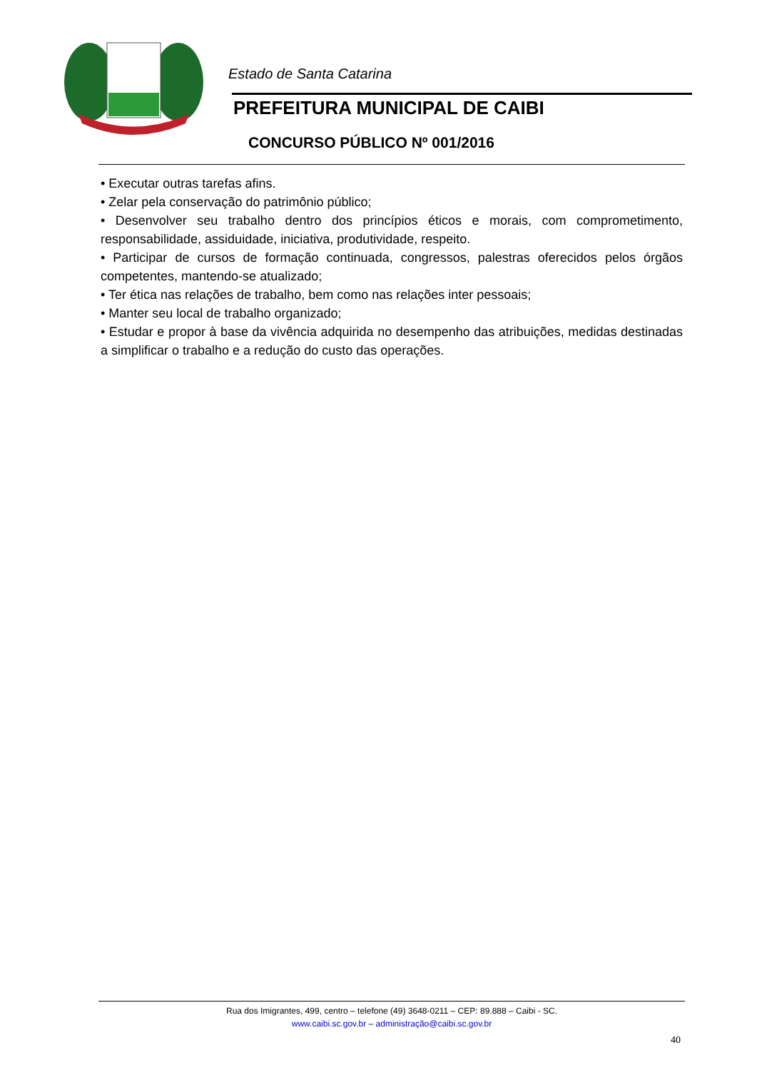Estado de Santa Catarina
PREFEITURA MUNICIPAL DE CAIBI
CONCURSO PÚBLICO Nº 001/2016
• Executar outras tarefas afins.
• Zelar pela conservação do patrimônio público;
• Desenvolver seu trabalho dentro dos princípios éticos e morais, com comprometimento, responsabilidade, assiduidade, iniciativa, produtividade, respeito.
• Participar de cursos de formação continuada, congressos, palestras oferecidos pelos órgãos competentes, mantendo-se atualizado;
• Ter ética nas relações de trabalho, bem como nas relações inter pessoais;
• Manter seu local de trabalho organizado;
• Estudar e propor à base da vivência adquirida no desempenho das atribuições, medidas destinadas a simplificar o trabalho e a redução do custo das operações.
Rua dos Imigrantes, 499, centro – telefone (49) 3648-0211 – CEP: 89.888 – Caibi - SC.
www.caibi.sc.gov.br – administração@caibi.sc.gov.br
40